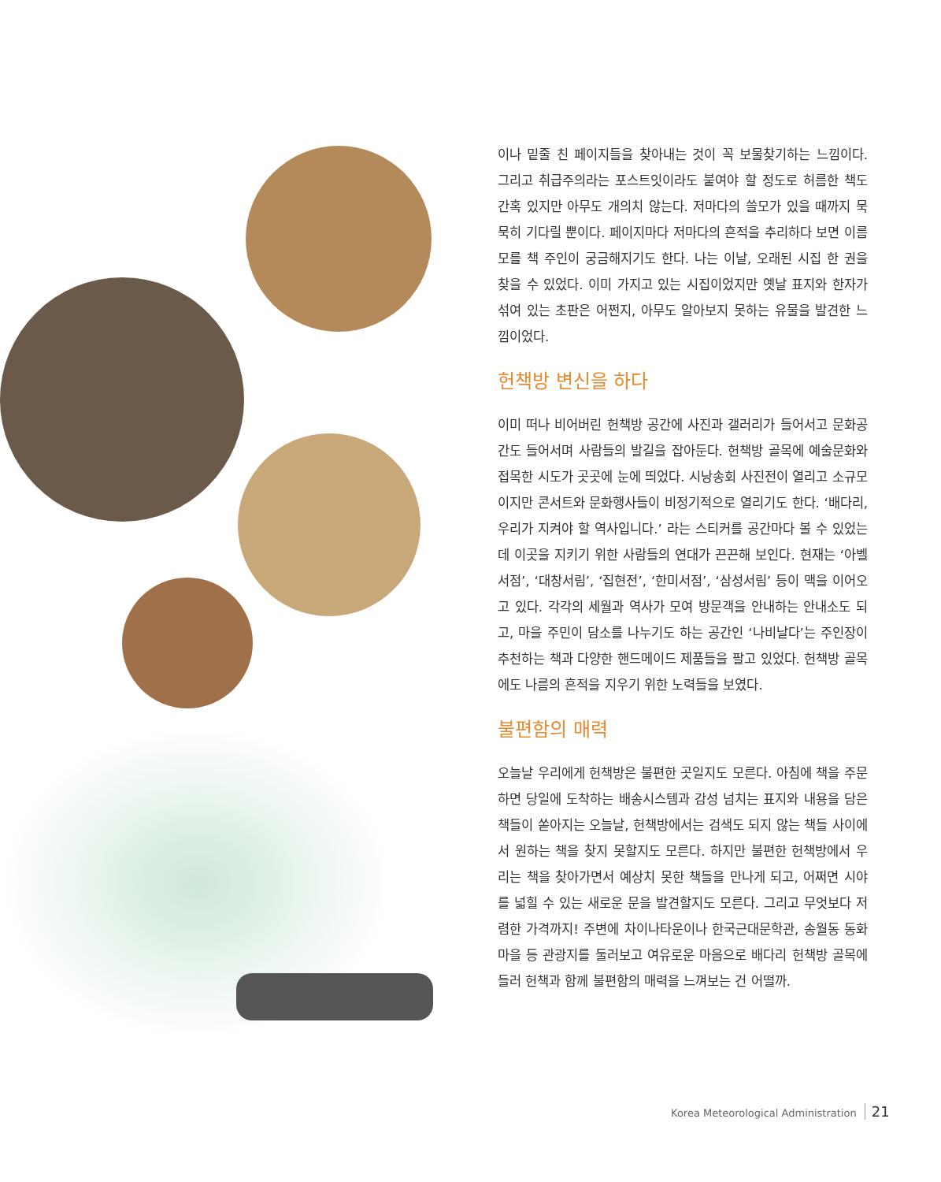이나 밑줄 친 페이지들을 찾아내는 것이 꼭 보물찾기하는 느낌이다. 그리고 취급주의라는 포스트잇이라도 붙여야 할 정도로 허름한 책도 간혹 있지만 아무도 개의치 않는다. 저마다의 쓸모가 있을 때까지 묵묵히 기다릴 뿐이다. 페이지마다 저마다의 흔적을 추리하다 보면 이름 모를 책 주인이 궁금해지기도 한다. 나는 이날, 오래된 시집 한 권을 찾을 수 있었다. 이미 가지고 있는 시집이었지만 옛날 표지와 한자가 섞여 있는 초판은 어쩐지, 아무도 알아보지 못하는 유물을 발견한 느낌이었다.
헌책방 변신을 하다
이미 떠나 비어버린 헌책방 공간에 사진과 갤러리가 들어서고 문화공간도 들어서며 사람들의 발길을 잡아둔다. 헌책방 골목에 예술문화와 접목한 시도가 곳곳에 눈에 띄었다. 시낭송회 사진전이 열리고 소규모이지만 콘서트와 문화행사들이 비정기적으로 열리기도 한다. ‘배다리, 우리가 지켜야 할 역사입니다.’ 라는 스티커를 공간마다 볼 수 있었는데 이곳을 지키기 위한 사람들의 연대가 끈끈해 보인다. 현재는 ‘아벨서점’, ‘대창서림’, ‘집현전’, ‘한미서점’, ‘삼성서림’ 등이 맥을 이어오고 있다. 각각의 세월과 역사가 모여 방문객을 안내하는 안내소도 되고, 마을 주민이 담소를 나누기도 하는 공간인 ‘나비날다’는 주인장이 추천하는 책과 다양한 핸드메이드 제품들을 팔고 있었다. 헌책방 골목에도 나름의 흔적을 지우기 위한 노력들을 보였다.
불편함의 매력
오늘날 우리에게 헌책방은 불편한 곳일지도 모른다. 아침에 책을 주문하면 당일에 도착하는 배송시스템과 감성 넘치는 표지와 내용을 담은 책들이 쏟아지는 오늘날, 헌책방에서는 검색도 되지 않는 책들 사이에서 원하는 책을 찾지 못할지도 모른다. 하지만 불편한 헌책방에서 우리는 책을 찾아가면서 예상치 못한 책들을 만나게 되고, 어쩌면 시야를 넓힐 수 있는 새로운 문을 발견할지도 모른다. 그리고 무엇보다 저렴한 가격까지! 주변에 차이나타운이나 한국근대문학관, 송월동 동화마을 등 관광지를 둘러보고 여유로운 마음으로 배다리 헌책방 골목에 들러 헌책과 함께 불편함의 매력을 느껴보는 건 어떨까.
Korea Meteorological Administration 21